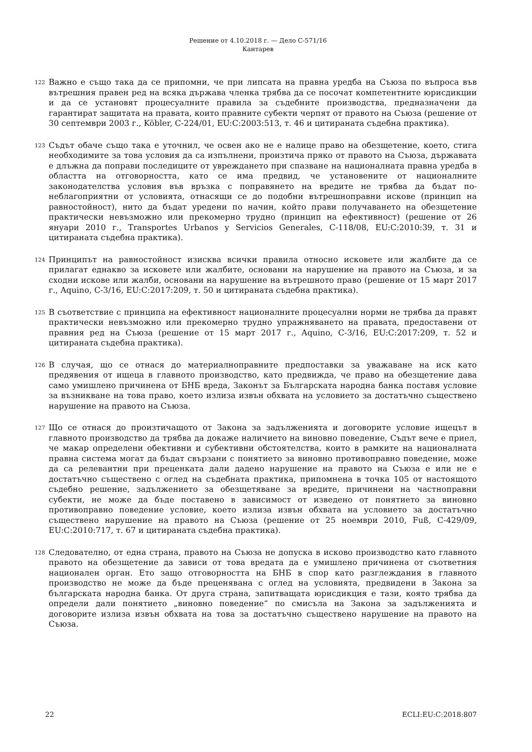Решение от 4.10.2018 г. — Дело C-571/16
Кантарев
122
Важно е също така да се припомни, че при липсата на правна уредба на Съюза по въпроса във вътрешния правен ред на всяка държава членка трябва да се посочат компетентните юрисдикции и да се установят процесуалните правила за съдебните производства, предназначени да гарантират защитата на правата, които правните субекти черпят от правото на Съюза (решение от 30 септември 2003 г., Köbler, C-224/01, EU:C:2003:513, т. 46 и цитираната съдебна практика).
123
Съдът обаче също така е уточнил, че освен ако не е налице право на обезщетение, което, стига необходимите за това условия да са изпълнени, произтича пряко от правото на Съюза, държавата е длъжна да поправи последиците от увреждането при спазване на националната правна уредба в областта на отговорността, като се има предвид, че установените от националните законодателства условия във връзка с поправянето на вредите не трябва да бъдат по-неблагоприятни от условията, отнасящи се до подобни вътрешноправни искове (принцип на равностойност), нито да бъдат уредени по начин, който прави получаването на обезщетение практически невъзможно или прекомерно трудно (принцип на ефективност) (решение от 26 януари 2010 г., Transportes Urbanos y Servicios Generales, C-118/08, EU:C:2010:39, т. 31 и цитираната съдебна практика).
124
Принципът на равностойност изисква всички правила относно исковете или жалбите да се прилагат еднакво за исковете или жалбите, основани на нарушение на правото на Съюза, и за сходни искове или жалби, основани на нарушение на вътрешното право (решение от 15 март 2017 г., Aquino, C-3/16, EU:C:2017:209, т. 50 и цитираната съдебна практика).
125
В съответствие с принципа на ефективност националните процесуални норми не трябва да правят практически невъзможно или прекомерно трудно упражняването на правата, предоставени от правния ред на Съюза (решение от 15 март 2017 г., Aquino, C-3/16, EU:C:2017:209, т. 52 и цитираната съдебна практика).
126
В случая, що се отнася до материалноправните предпоставки за уважаване на иск като предявения от ищеца в главното производство, като предвижда, че право на обезщетение дава само умишлено причинена от БНБ вреда, Законът за Българската народна банка поставя условие за възникване на това право, което излиза извън обхвата на условието за достатъчно съществено нарушение на правото на Съюза.
127
Що се отнася до произтичащото от Закона за задълженията и договорите условие ищецът в главното производство да трябва да докаже наличието на виновно поведение, Съдът вече е приел, че макар определени обективни и субективни обстоятелства, които в рамките на националната правна система могат да бъдат свързани с понятието за виновно противоправно поведение, може да са релевантни при преценката дали дадено нарушение на правото на Съюза е или не е достатъчно съществено с оглед на съдебната практика, припомнена в точка 105 от настоящото съдебно решение, задължението за обезщетяване за вредите, причинени на частноправни субекти, не може да бъде поставено в зависимост от изведено от понятието за виновно противоправно поведение условие, което излиза извън обхвата на условието за достатъчно съществено нарушение на правото на Съюза (решение от 25 ноември 2010, Fuß, C-429/09, EU:C:2010:717, т. 67 и цитираната съдебна практика).
128
Следователно, от една страна, правото на Съюза не допуска в исково производство като главното правото на обезщетение да зависи от това вредата да е умишлено причинена от съответния национален орган. Ето защо отговорността на БНБ в спор като разглеждания в главното производство не може да бъде преценявана с оглед на условията, предвидени в Закона за българската народна банка. От друга страна, запитващата юрисдикция е тази, която трябва да определи дали понятието „виновно поведение“ по смисъла на Закона за задълженията и договорите излиза извън обхвата на това за достатъчно съществено нарушение на правото на Съюза.
22 ECLI:EU:C:2018:807